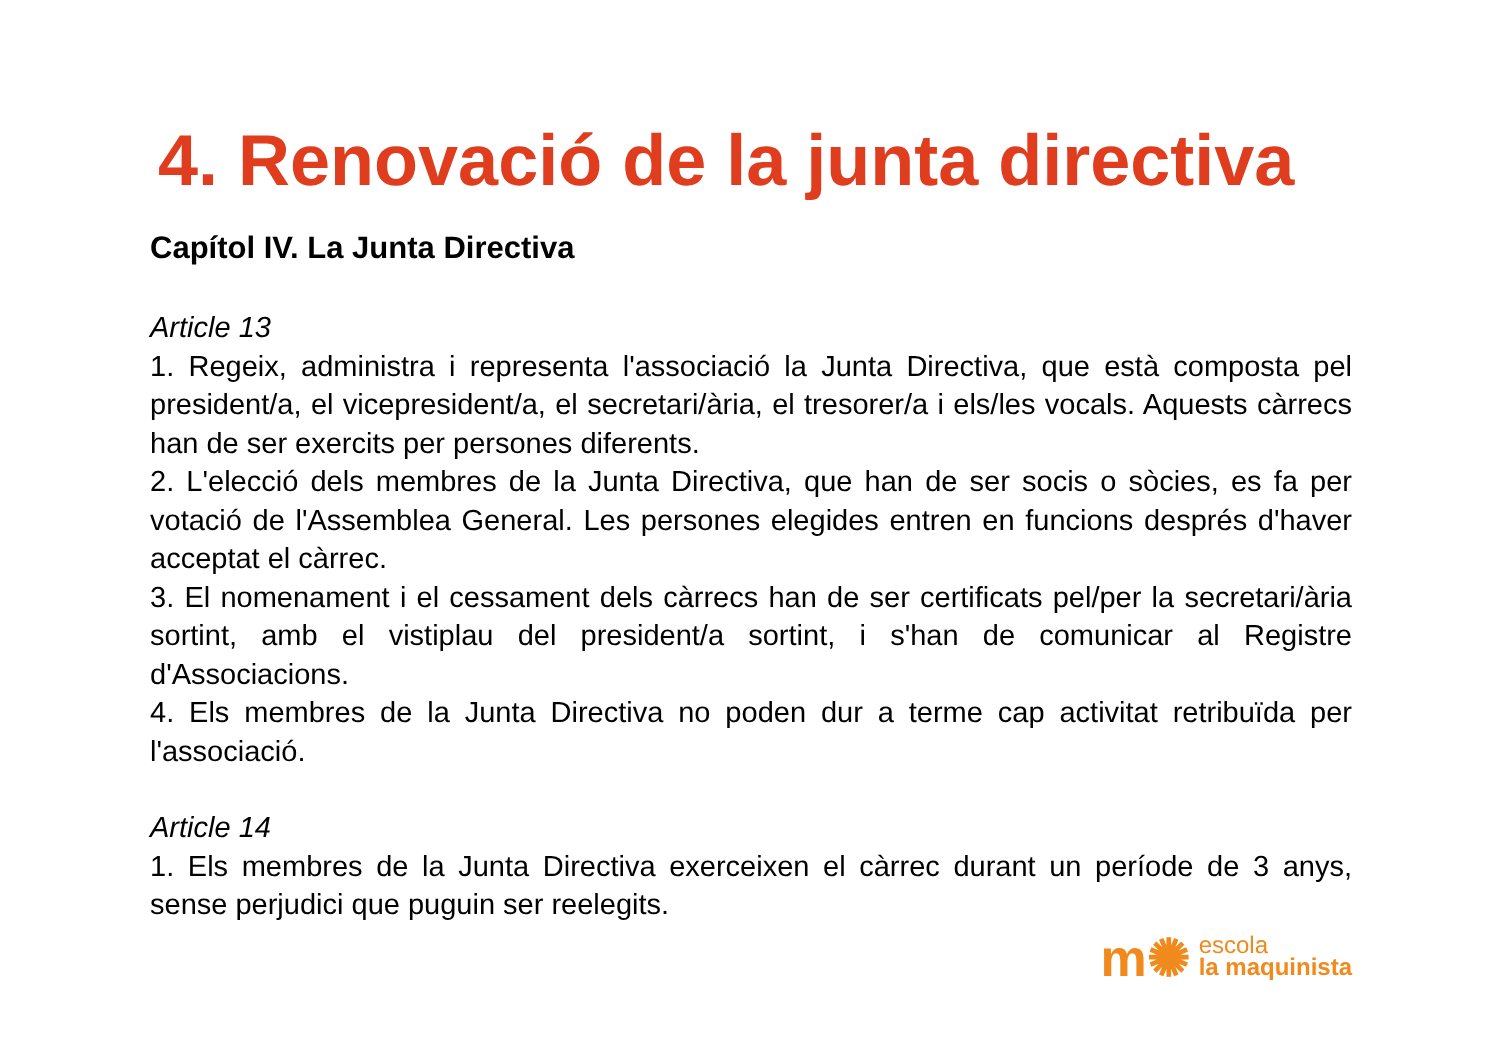4. Renovació de la junta directiva
Capítol IV. La Junta Directiva
Article 13
1. Regeix, administra i representa l'associació la Junta Directiva, que està composta pel president/a, el vicepresident/a, el secretari/ària, el tresorer/a i els/les vocals. Aquests càrrecs han de ser exercits per persones diferents.
2. L'elecció dels membres de la Junta Directiva, que han de ser socis o sòcies, es fa per votació de l'Assemblea General. Les persones elegides entren en funcions després d'haver acceptat el càrrec.
3. El nomenament i el cessament dels càrrecs han de ser certificats pel/per la secretari/ària sortint, amb el vistiplau del president/a sortint, i s'han de comunicar al Registre d'Associacions.
4. Els membres de la Junta Directiva no poden dur a terme cap activitat retribuïda per l'associació.
Article 14
1. Els membres de la Junta Directiva exerceixen el càrrec durant un període de 3 anys, sense perjudici que puguin ser reelegits.
m✺ escola
la maquinista